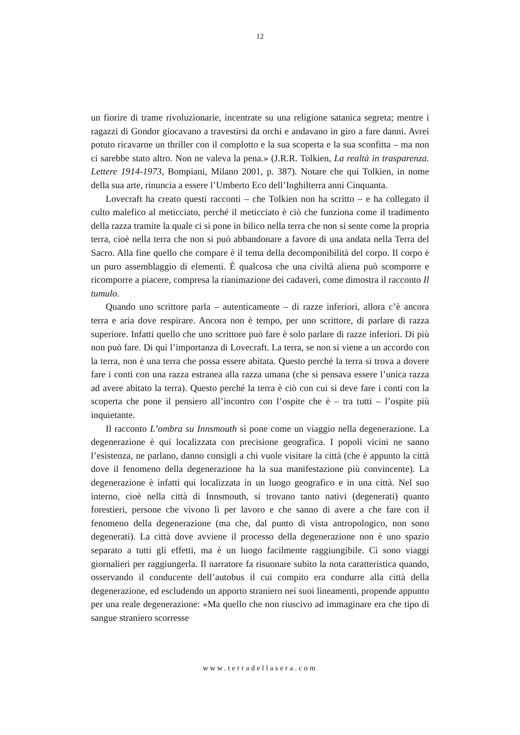12
un fiorire di trame rivoluzionarie, incentrate su una religione satanica segreta; mentre i ragazzi di Gondor giocavano a travestirsi da orchi e andavano in giro a fare danni. Avrei potuto ricavarne un thriller con il complotto e la sua scoperta e la sua sconfitta – ma non ci sarebbe stato altro. Non ne valeva la pena.» (J.R.R. Tolkien, La realtà in trasparenza. Lettere 1914-1973, Bompiani, Milano 2001, p. 387). Notare che qui Tolkien, in nome della sua arte, rinuncia a essere l’Umberto Eco dell’Inghilterra anni Cinquanta.
Lovecraft ha creato questi racconti – che Tolkien non ha scritto – e ha collegato il culto malefico al meticciato, perché il meticciato è ciò che funziona come il tradimento della razza tramite la quale ci si pone in bilico nella terra che non si sente come la propria terra, cioè nella terra che non si può abbandonare a favore di una andata nella Terra del Sacro. Alla fine quello che compare è il tema della decomponibilità del corpo. Il corpo è un puro assemblaggio di elementi. È qualcosa che una civiltà aliena può scomporre e ricomporre a piacere, compresa la rianimazione dei cadaveri, come dimostra il racconto Il tumulo.
Quando uno scrittore parla – autenticamente – di razze inferiori, allora c’è ancora terra e aria dove respirare. Ancora non è tempo, per uno scrittore, di parlare di razza superiore. Infatti quello che uno scrittore può fare è solo parlare di razze inferiori. Di più non può fare. Di qui l’importanza di Lovecraft. La terra, se non si viene a un accordo con la terra, non è una terra che possa essere abitata. Questo perché la terra si trova a dovere fare i conti con una razza estranea alla razza umana (che si pensava essere l’unica razza ad avere abitato la terra). Questo perché la terra è ciò con cui si deve fare i conti con la scoperta che pone il pensiero all’incontro con l’ospite che è – tra tutti – l’ospite più inquietante.
Il racconto L’ombra su Innsmouth si pone come un viaggio nella degenerazione. La degenerazione è qui localizzata con precisione geografica. I popoli vicini ne sanno l’esistenza, ne parlano, danno consigli a chi vuole visitare la città (che è appunto la città dove il fenomeno della degenerazione ha la sua manifestazione più convincente). La degenerazione è infatti qui localizzata in un luogo geografico e in una città. Nel suo interno, cioè nella città di Innsmouth, si trovano tanto nativi (degenerati) quanto forestieri, persone che vivono lì per lavoro e che sanno di avere a che fare con il fenomeno della degenerazione (ma che, dal punto di vista antropologico, non sono degenerati). La città dove avviene il processo della degenerazione non è uno spazio separato a tutti gli effetti, ma è un luogo facilmente raggiungibile. Ci sono viaggi giornalieri per raggiungerla. Il narratore fa risuonare subito la nota caratteristica quando, osservando il conducente dell’autobus il cui compito era condurre alla città della degenerazione, ed escludendo un apporto straniero nei suoi lineamenti, propende appunto per una reale degenerazione: «Ma quello che non riuscivo ad immaginare era che tipo di sangue straniero scorresse
www.terradellasera.com